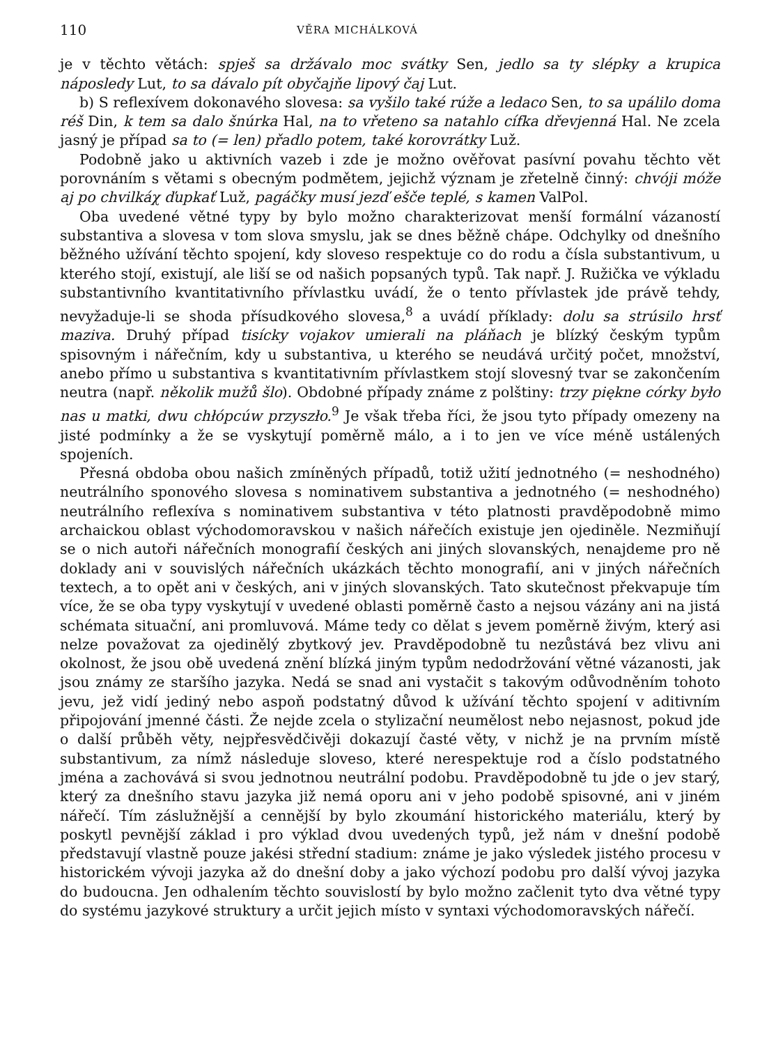110 VĚRA MICHÁLKOVÁ
je v těchto větách: spješ sa držávalo moc svátky Sen, jedlo sa ty slépky a krupica náposledy Lut, to sa dávalo pít obyčajňe lipový čaj Lut.
b) S reflexívem dokonavého slovesa: sa vyšilo také rúže a ledaco Sen, to sa upálilo doma réš Din, k tem sa dalo šnúrka Hal, na to vřeteno sa natahlo cífka dřevjenná Hal. Ne zcela jasný je případ sa to (= len) přadlo potem, také korovrátky Luž.
Podobně jako u aktivních vazeb i zde je možno ověřovat pasívní povahu těchto vět porovnáním s větami s obecným podmětem, jejichž význam je zřetelně činný: chvóji móže aj po chvilkáχ ďupkať Luž, pagáčky musí jezď ešče teplé, s kamen ValPol.
Oba uvedené větné typy by bylo možno charakterizovat menší formální vázaností substantiva a slovesa v tom slova smyslu, jak se dnes běžně chápe. Odchylky od dnešního běžného užívání těchto spojení, kdy sloveso respektuje co do rodu a čísla substantivum, u kterého stojí, existují, ale liší se od našich popsaných typů. Tak např. J. Ružička ve výkladu substantivního kvantitativního přívlastku uvádí, že o tento přívlastek jde právě tehdy, nevyžaduje-li se shoda přísudkového slovesa,<sup>8</sup> a uvádí příklady: dolu sa strúsilo hrsť maziva. Druhý případ tisícky vojakov umierali na pláňach je blízký českým typům spisovným i nářečním, kdy u substantiva, u kterého se neudává určitý počet, množství, anebo přímo u substantiva s kvantitativním přívlastkem stojí slovesný tvar se zakončením neutra (např. několik mužů šlo). Obdobné případy známe z polštiny: trzy piękne córky było nas u matki, dwu chłópcúw przyszło.<sup>9</sup> Je však třeba říci, že jsou tyto případy omezeny na jisté podmínky a že se vyskytují poměrně málo, a i to jen ve více méně ustálených spojeních.
Přesná obdoba obou našich zmíněných případů, totiž užití jednotného (= neshodného) neutrálního sponového slovesa s nominativem substantiva a jednotného (= neshodného) neutrálního reflexíva s nominativem substantiva v této platnosti pravděpodobně mimo archaickou oblast východomoravskou v našich nářečích existuje jen ojediněle. Nezmiňují se o nich autoři nářečních monografií českých ani jiných slovanských, nenajdeme pro ně doklady ani v souvislých nářečních ukázkách těchto monografií, ani v jiných nářečních textech, a to opět ani v českých, ani v jiných slovanských. Tato skutečnost překvapuje tím více, že se oba typy vyskytují v uvedené oblasti poměrně často a nejsou vázány ani na jistá schémata situační, ani promluvová. Máme tedy co dělat s jevem poměrně živým, který asi nelze považovat za ojedinělý zbytkový jev. Pravděpodobně tu nezůstává bez vlivu ani okolnost, že jsou obě uvedená znění blízká jiným typům nedodržování větné vázanosti, jak jsou známy ze staršího jazyka. Nedá se snad ani vystačit s takovým odůvodněním tohoto jevu, jež vidí jediný nebo aspoň podstatný důvod k užívání těchto spojení v aditivním připojování jmenné části. Že nejde zcela o stylizační neumělost nebo nejasnost, pokud jde o další průběh věty, nejpřesvědčivěji dokazují časté věty, v nichž je na prvním místě substantivum, za nímž následuje sloveso, které nerespektuje rod a číslo podstatného jména a zachovává si svou jednotnou neutrální podobu. Pravděpodobně tu jde o jev starý, který za dnešního stavu jazyka již nemá oporu ani v jeho podobě spisovné, ani v jiném nářečí. Tím záslužnější a cennější by bylo zkoumání historického materiálu, který by poskytl pevnější základ i pro výklad dvou uvedených typů, jež nám v dnešní podobě představují vlastně pouze jakési střední stadium: známe je jako výsledek jistého procesu v historickém vývoji jazyka až do dnešní doby a jako výchozí podobu pro další vývoj jazyka do budoucna. Jen odhalením těchto souvislostí by bylo možno začlenit tyto dva větné typy do systému jazykové struktury a určit jejich místo v syntaxi východomoravských nářečí.